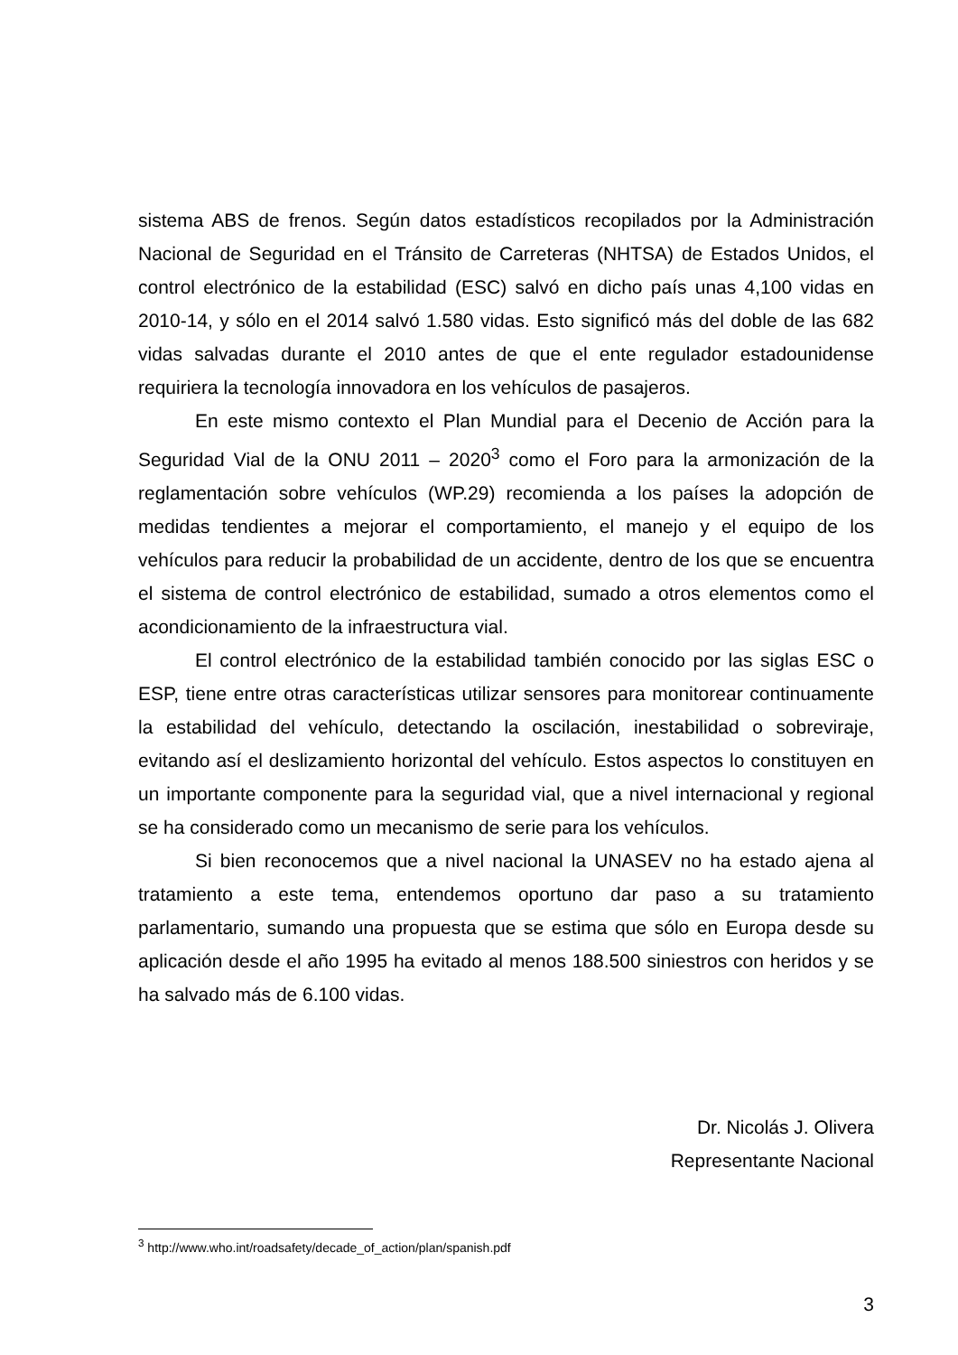sistema ABS de frenos. Según datos estadísticos recopilados por la Administración Nacional de Seguridad en el Tránsito de Carreteras (NHTSA) de Estados Unidos, el control electrónico de la estabilidad (ESC) salvó en dicho país unas 4,100 vidas en 2010-14, y sólo en el 2014 salvó 1.580 vidas. Esto significó más del doble de las 682 vidas salvadas durante el 2010 antes de que el ente regulador estadounidense requiriera la tecnología innovadora en los vehículos de pasajeros.
En este mismo contexto el Plan Mundial para el Decenio de Acción para la Seguridad Vial de la ONU 2011 – 2020<sup>3</sup> como el Foro para la armonización de la reglamentación sobre vehículos (WP.29) recomienda a los países la adopción de medidas tendientes a mejorar el comportamiento, el manejo y el equipo de los vehículos para reducir la probabilidad de un accidente, dentro de los que se encuentra el sistema de control electrónico de estabilidad, sumado a otros elementos como el acondicionamiento de la infraestructura vial.
El control electrónico de la estabilidad también conocido por las siglas ESC o ESP, tiene entre otras características utilizar sensores para monitorear continuamente la estabilidad del vehículo, detectando la oscilación, inestabilidad o sobreviraje, evitando así el deslizamiento horizontal del vehículo. Estos aspectos lo constituyen en un importante componente para la seguridad vial, que a nivel internacional y regional se ha considerado como un mecanismo de serie para los vehículos.
Si bien reconocemos que a nivel nacional la UNASEV no ha estado ajena al tratamiento a este tema, entendemos oportuno dar paso a su tratamiento parlamentario, sumando una propuesta que se estima que sólo en Europa desde su aplicación desde el año 1995 ha evitado al menos 188.500 siniestros con heridos y se ha salvado más de 6.100 vidas.
Dr. Nicolás J. Olivera
Representante Nacional
<sup>3</sup> http://www.who.int/roadsafety/decade_of_action/plan/spanish.pdf
3